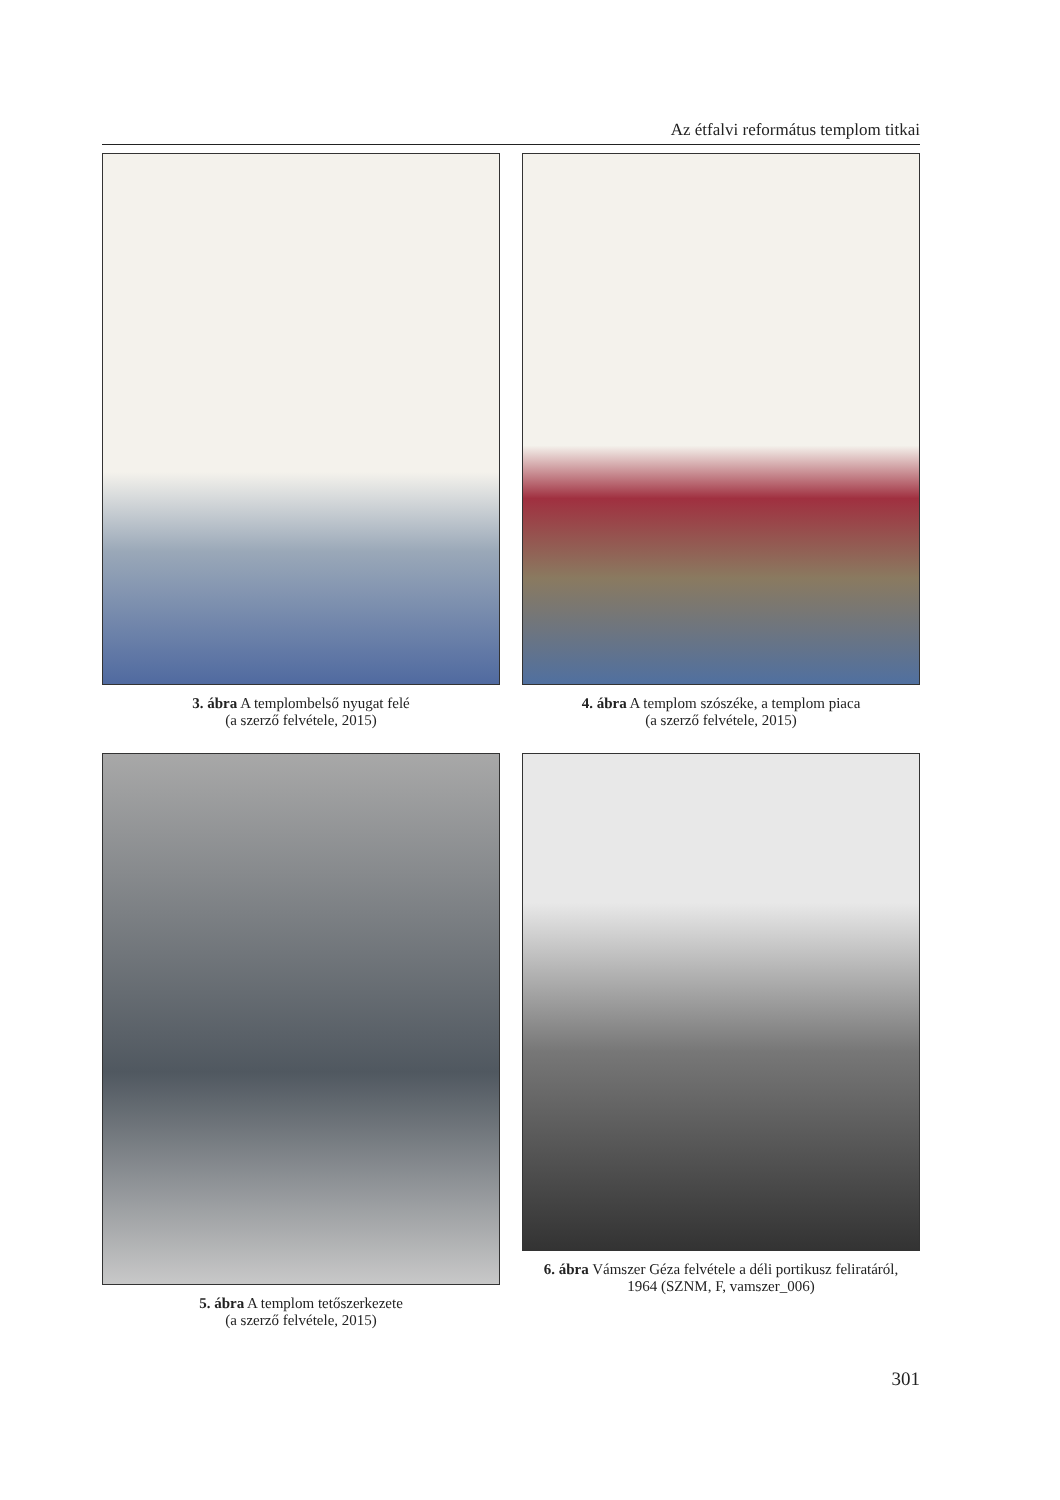Az étfalvi református templom titkai
3. ábra A templombelső nyugat felé
(a szerző felvétele, 2015)
4. ábra A templom szószéke, a templom piaca
(a szerző felvétele, 2015)
5. ábra A templom tetőszerkezete
(a szerző felvétele, 2015)
6. ábra Vámszer Géza felvétele a déli portikusz feliratáról,
1964 (SZNM, F, vamszer_006)
301